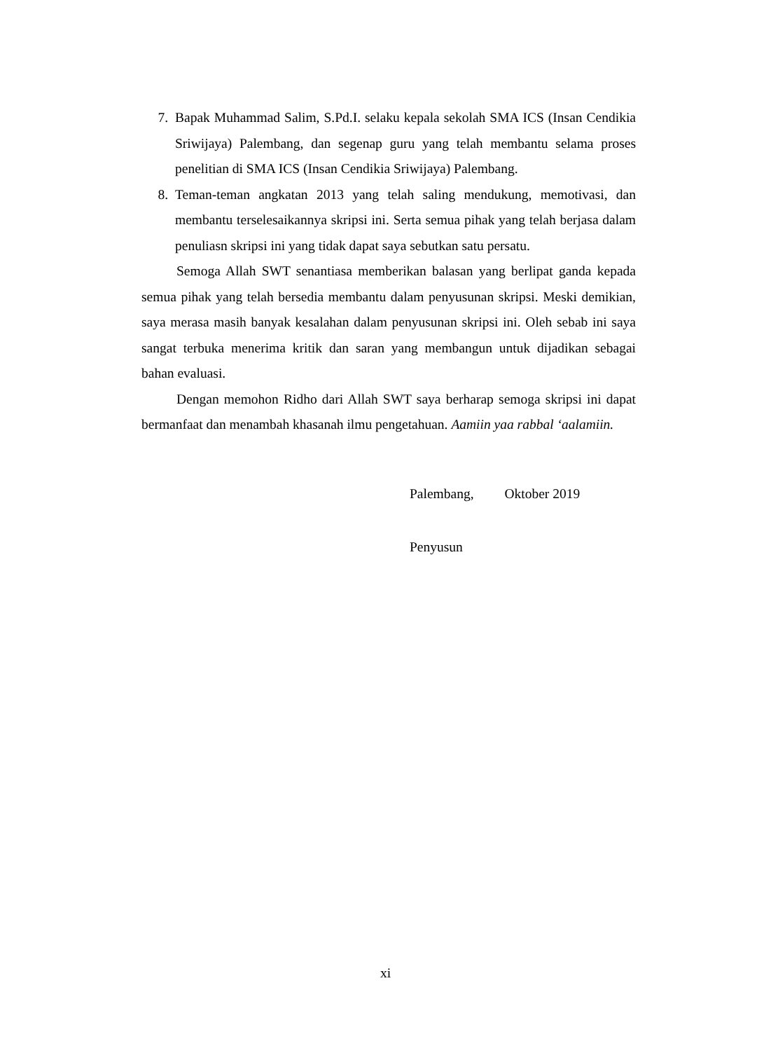7. Bapak Muhammad Salim, S.Pd.I. selaku kepala sekolah SMA ICS (Insan Cendikia Sriwijaya) Palembang, dan segenap guru yang telah membantu selama proses penelitian di SMA ICS (Insan Cendikia Sriwijaya) Palembang.
8. Teman-teman angkatan 2013 yang telah saling mendukung, memotivasi, dan membantu terselesaikannya skripsi ini. Serta semua pihak yang telah berjasa dalam penuliasn skripsi ini yang tidak dapat saya sebutkan satu persatu.
Semoga Allah SWT senantiasa memberikan balasan yang berlipat ganda kepada semua pihak yang telah bersedia membantu dalam penyusunan skripsi. Meski demikian, saya merasa masih banyak kesalahan dalam penyusunan skripsi ini. Oleh sebab ini saya sangat terbuka menerima kritik dan saran yang membangun untuk dijadikan sebagai bahan evaluasi.
Dengan memohon Ridho dari Allah SWT saya berharap semoga skripsi ini dapat bermanfaat dan menambah khasanah ilmu pengetahuan. Aamiin yaa rabbal ‘aalamiin.
Palembang, Oktober 2019
Penyusun
xi